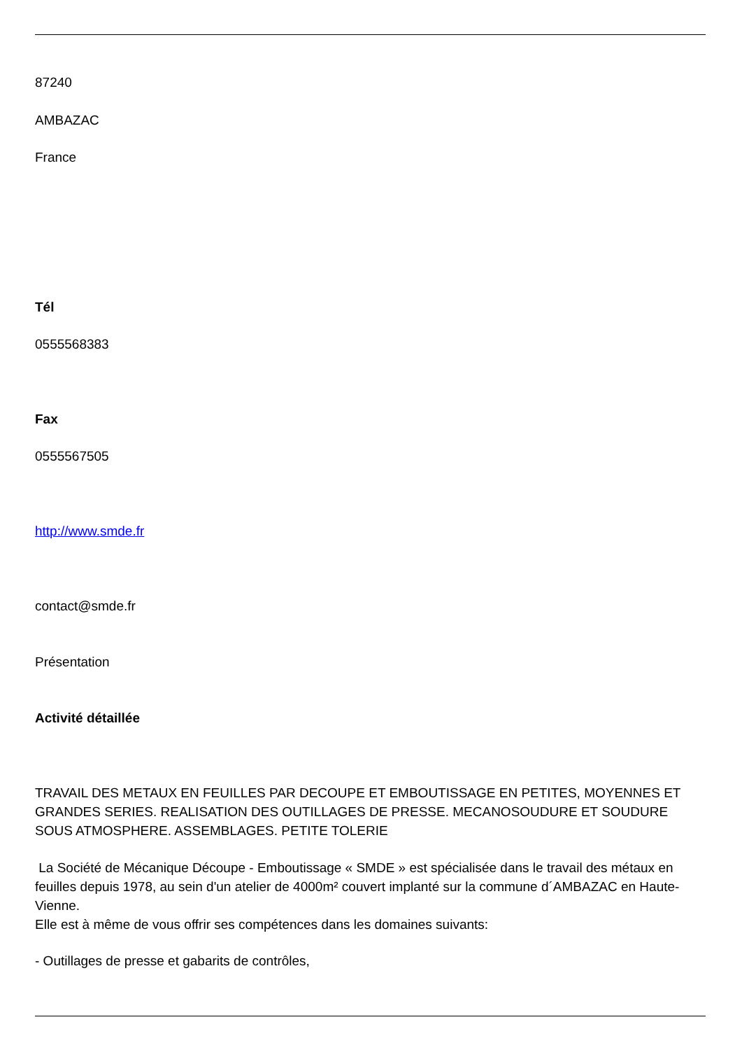87240
AMBAZAC
France
Tél
0555568383
Fax
0555567505
http://www.smde.fr
contact@smde.fr
Présentation
Activité détaillée
TRAVAIL DES METAUX EN FEUILLES PAR DECOUPE ET EMBOUTISSAGE EN PETITES, MOYENNES ET GRANDES SERIES. REALISATION DES OUTILLAGES DE PRESSE. MECANOSOUDURE ET SOUDURE SOUS ATMOSPHERE. ASSEMBLAGES. PETITE TOLERIE
La Société de Mécanique Découpe - Emboutissage « SMDE » est spécialisée dans le travail des métaux en feuilles depuis 1978, au sein d'un atelier de 4000m² couvert implanté sur la commune d´AMBAZAC en Haute-Vienne.
Elle est à même de vous offrir ses compétences dans les domaines suivants:
- Outillages de presse et gabarits de contrôles,